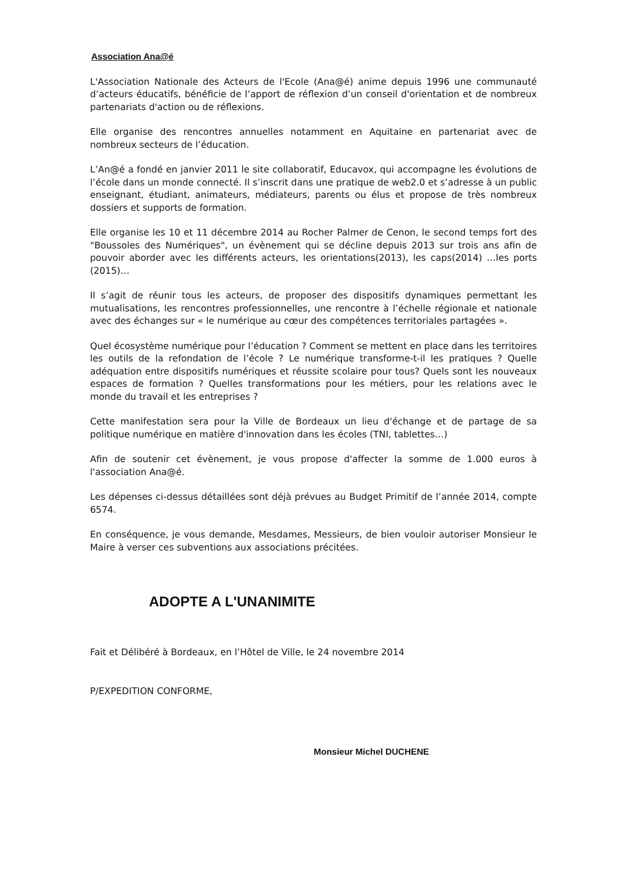Association Ana@é
L'Association Nationale des Acteurs de l'Ecole (Ana@é) anime depuis 1996 une communauté d’acteurs éducatifs, bénéficie de l’apport de réflexion d’un conseil d'orientation et de nombreux partenariats d'action ou de réflexions.
Elle organise des rencontres annuelles notamment en Aquitaine en partenariat avec de nombreux secteurs de l’éducation.
L’An@é a fondé en janvier 2011 le site collaboratif, Educavox, qui accompagne les évolutions de l’école dans un monde connecté. Il s’inscrit dans une pratique de web2.0 et s’adresse à un public enseignant, étudiant, animateurs, médiateurs, parents ou élus et propose de très nombreux dossiers et supports de formation.
Elle organise les 10 et 11 décembre 2014 au Rocher Palmer de Cenon, le second temps fort des "Boussoles des Numériques", un évènement qui se décline depuis 2013 sur trois ans afin de pouvoir aborder avec les différents acteurs, les orientations(2013), les caps(2014) …les ports (2015)…
Il s’agit de réunir tous les acteurs, de proposer des dispositifs dynamiques permettant les mutualisations, les rencontres professionnelles, une rencontre à l’échelle régionale et nationale avec des échanges sur « le numérique au cœur des compétences territoriales partagées ».
Quel écosystème numérique pour l’éducation ? Comment se mettent en place dans les territoires les outils de la refondation de l’école ? Le numérique transforme-t-il les pratiques ? Quelle adéquation entre dispositifs numériques et réussite scolaire pour tous? Quels sont les nouveaux espaces de formation ? Quelles transformations pour les métiers, pour les relations avec le monde du travail et les entreprises ?
Cette manifestation sera pour la Ville de Bordeaux un lieu d'échange et de partage de sa politique numérique en matière d'innovation dans les écoles (TNI, tablettes…)
Afin de soutenir cet évènement, je vous propose d'affecter la somme de 1.000 euros à l'association Ana@é.
Les dépenses ci-dessus détaillées sont déjà prévues au Budget Primitif de l’année 2014, compte 6574.
En conséquence, je vous demande, Mesdames, Messieurs, de bien vouloir autoriser Monsieur le Maire à verser ces subventions aux associations précitées.
ADOPTE A L'UNANIMITE
Fait et Délibéré à Bordeaux, en l’Hôtel de Ville, le 24 novembre 2014
P/EXPEDITION CONFORME,
Monsieur Michel DUCHENE